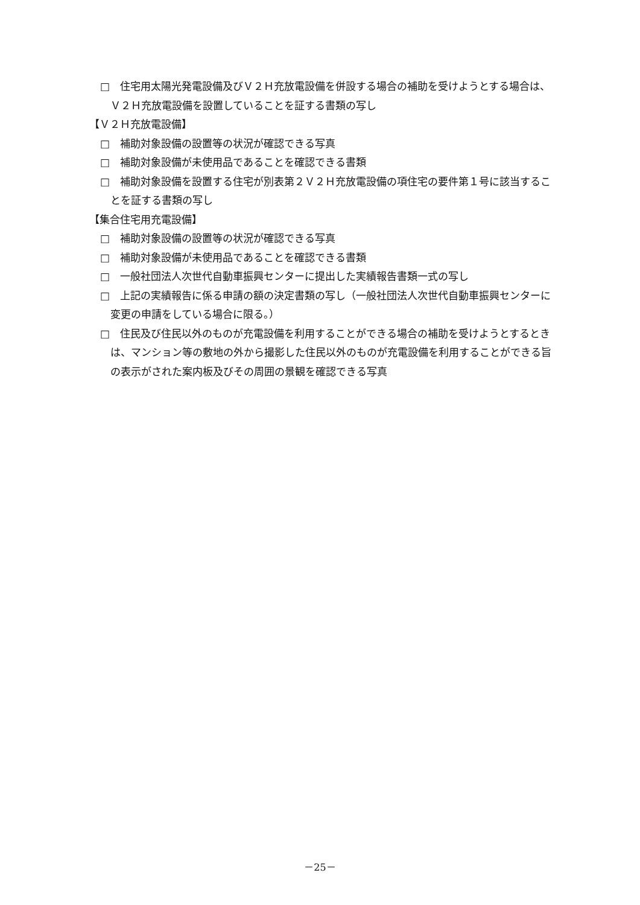□　住宅用太陽光発電設備及びＶ２Ｈ充放電設備を併設する場合の補助を受けようとする場合は、Ｖ２Ｈ充放電設備を設置していることを証する書類の写し
【Ｖ２Ｈ充放電設備】
□　補助対象設備の設置等の状況が確認できる写真
□　補助対象設備が未使用品であることを確認できる書類
□　補助対象設備を設置する住宅が別表第２Ｖ２Ｈ充放電設備の項住宅の要件第１号に該当することを証する書類の写し
【集合住宅用充電設備】
□　補助対象設備の設置等の状況が確認できる写真
□　補助対象設備が未使用品であることを確認できる書類
□　一般社団法人次世代自動車振興センターに提出した実績報告書類一式の写し
□　上記の実績報告に係る申請の額の決定書類の写し（一般社団法人次世代自動車振興センターに変更の申請をしている場合に限る。）
□　住民及び住民以外のものが充電設備を利用することができる場合の補助を受けようとするときは、マンション等の敷地の外から撮影した住民以外のものが充電設備を利用することができる旨の表示がされた案内板及びその周囲の景観を確認できる写真
－25－